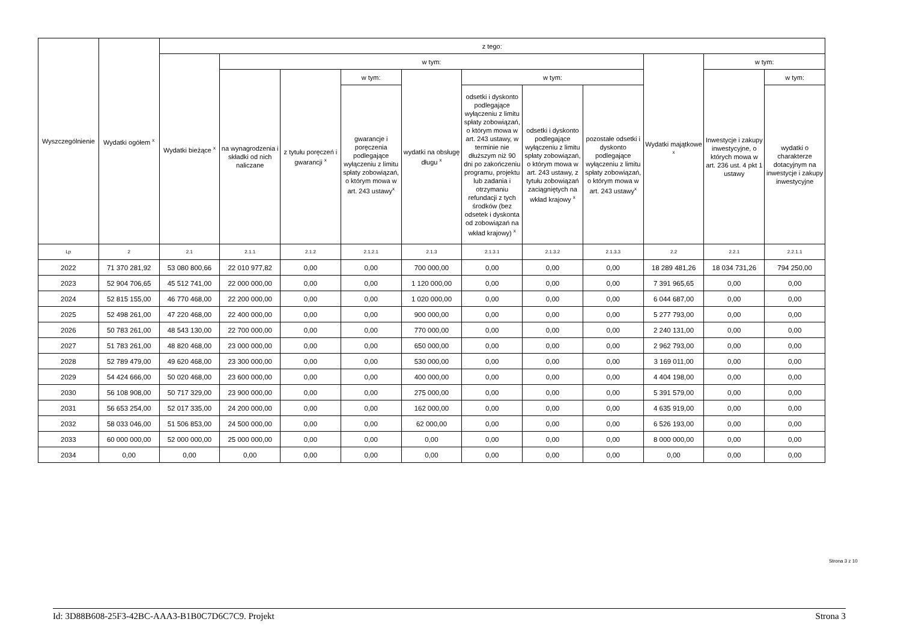| Wyszczególnienie | Wydatki ogółem <sup>x</sup> | z tego: | | | | | | | | | | |
| --- | --- | --- | --- | --- | --- | --- | --- | --- | --- | --- | --- | --- |
| | | Wydatki bieżące <sup>x</sup> | w tym: | | | | | | | Wydatki majątkowe <sup>x</sup> | w tym: | |
| | | | na wynagrodzenia i składki od nich naliczane | z tytułu poręczeń i gwarancji <sup>x</sup> | w tym: | wydatki na obsługę długu <sup>x</sup> | w tym: | | | | Inwestycje i zakupy inwestycyjne, o których mowa w art. 236 ust. 4 pkt 1 ustawy | w tym: |
| | | | | | gwarancje i poręczenia podlegające wyłączeniu z limitu spłaty zobowiązań, o którym mowa w art. 243 ustawy<sup>x</sup> | | odsetki i dyskonto podlegające wyłączeniu z limitu spłaty zobowiązań, o którym mowa w art. 243 ustawy, w terminie nie dłuższym niż 90 dni po zakończeniu programu, projektu lub zadania i otrzymaniu refundacji z tych środków (bez odsetek i dyskonta od zobowiązań na wkład krajowy) <sup>x</sup> | odsetki i dyskonto podlegające wyłączeniu z limitu spłaty zobowiązań, o którym mowa w art. 243 ustawy, z tytułu zobowiązań zaciągniętych na wkład krajowy <sup>x</sup> | pozostałe odsetki i dyskonto podlegające wyłączeniu z limitu spłaty zobowiązań, o którym mowa w art. 243 ustawy<sup>x</sup> | | | wydatki o charakterze dotacyjnym na inwestycje i zakupy inwestycyjne |
| Lp | 2 | 2.1 | 2.1.1 | 2.1.2 | 2.1.2.1 | 2.1.3 | 2.1.3.1 | 2.1.3.2 | 2.1.3.3 | 2.2 | 2.2.1 | 2.2.1.1 |
| 2022 | 71 370 281,92 | 53 080 800,66 | 22 010 977,82 | 0,00 | 0,00 | 700 000,00 | 0,00 | 0,00 | 0,00 | 18 289 481,26 | 18 034 731,26 | 794 250,00 |
| 2023 | 52 904 706,65 | 45 512 741,00 | 22 000 000,00 | 0,00 | 0,00 | 1 120 000,00 | 0,00 | 0,00 | 0,00 | 7 391 965,65 | 0,00 | 0,00 |
| 2024 | 52 815 155,00 | 46 770 468,00 | 22 200 000,00 | 0,00 | 0,00 | 1 020 000,00 | 0,00 | 0,00 | 0,00 | 6 044 687,00 | 0,00 | 0,00 |
| 2025 | 52 498 261,00 | 47 220 468,00 | 22 400 000,00 | 0,00 | 0,00 | 900 000,00 | 0,00 | 0,00 | 0,00 | 5 277 793,00 | 0,00 | 0,00 |
| 2026 | 50 783 261,00 | 48 543 130,00 | 22 700 000,00 | 0,00 | 0,00 | 770 000,00 | 0,00 | 0,00 | 0,00 | 2 240 131,00 | 0,00 | 0,00 |
| 2027 | 51 783 261,00 | 48 820 468,00 | 23 000 000,00 | 0,00 | 0,00 | 650 000,00 | 0,00 | 0,00 | 0,00 | 2 962 793,00 | 0,00 | 0,00 |
| 2028 | 52 789 479,00 | 49 620 468,00 | 23 300 000,00 | 0,00 | 0,00 | 530 000,00 | 0,00 | 0,00 | 0,00 | 3 169 011,00 | 0,00 | 0,00 |
| 2029 | 54 424 666,00 | 50 020 468,00 | 23 600 000,00 | 0,00 | 0,00 | 400 000,00 | 0,00 | 0,00 | 0,00 | 4 404 198,00 | 0,00 | 0,00 |
| 2030 | 56 108 908,00 | 50 717 329,00 | 23 900 000,00 | 0,00 | 0,00 | 275 000,00 | 0,00 | 0,00 | 0,00 | 5 391 579,00 | 0,00 | 0,00 |
| 2031 | 56 653 254,00 | 52 017 335,00 | 24 200 000,00 | 0,00 | 0,00 | 162 000,00 | 0,00 | 0,00 | 0,00 | 4 635 919,00 | 0,00 | 0,00 |
| 2032 | 58 033 046,00 | 51 506 853,00 | 24 500 000,00 | 0,00 | 0,00 | 62 000,00 | 0,00 | 0,00 | 0,00 | 6 526 193,00 | 0,00 | 0,00 |
| 2033 | 60 000 000,00 | 52 000 000,00 | 25 000 000,00 | 0,00 | 0,00 | 0,00 | 0,00 | 0,00 | 0,00 | 8 000 000,00 | 0,00 | 0,00 |
| 2034 | 0,00 | 0,00 | 0,00 | 0,00 | 0,00 | 0,00 | 0,00 | 0,00 | 0,00 | 0,00 | 0,00 | 0,00 |
Strona 3 z 10
Id: 3D88B608-25F3-42BC-AAA3-B1B0C7D6C7C9. Projekt Strona 3